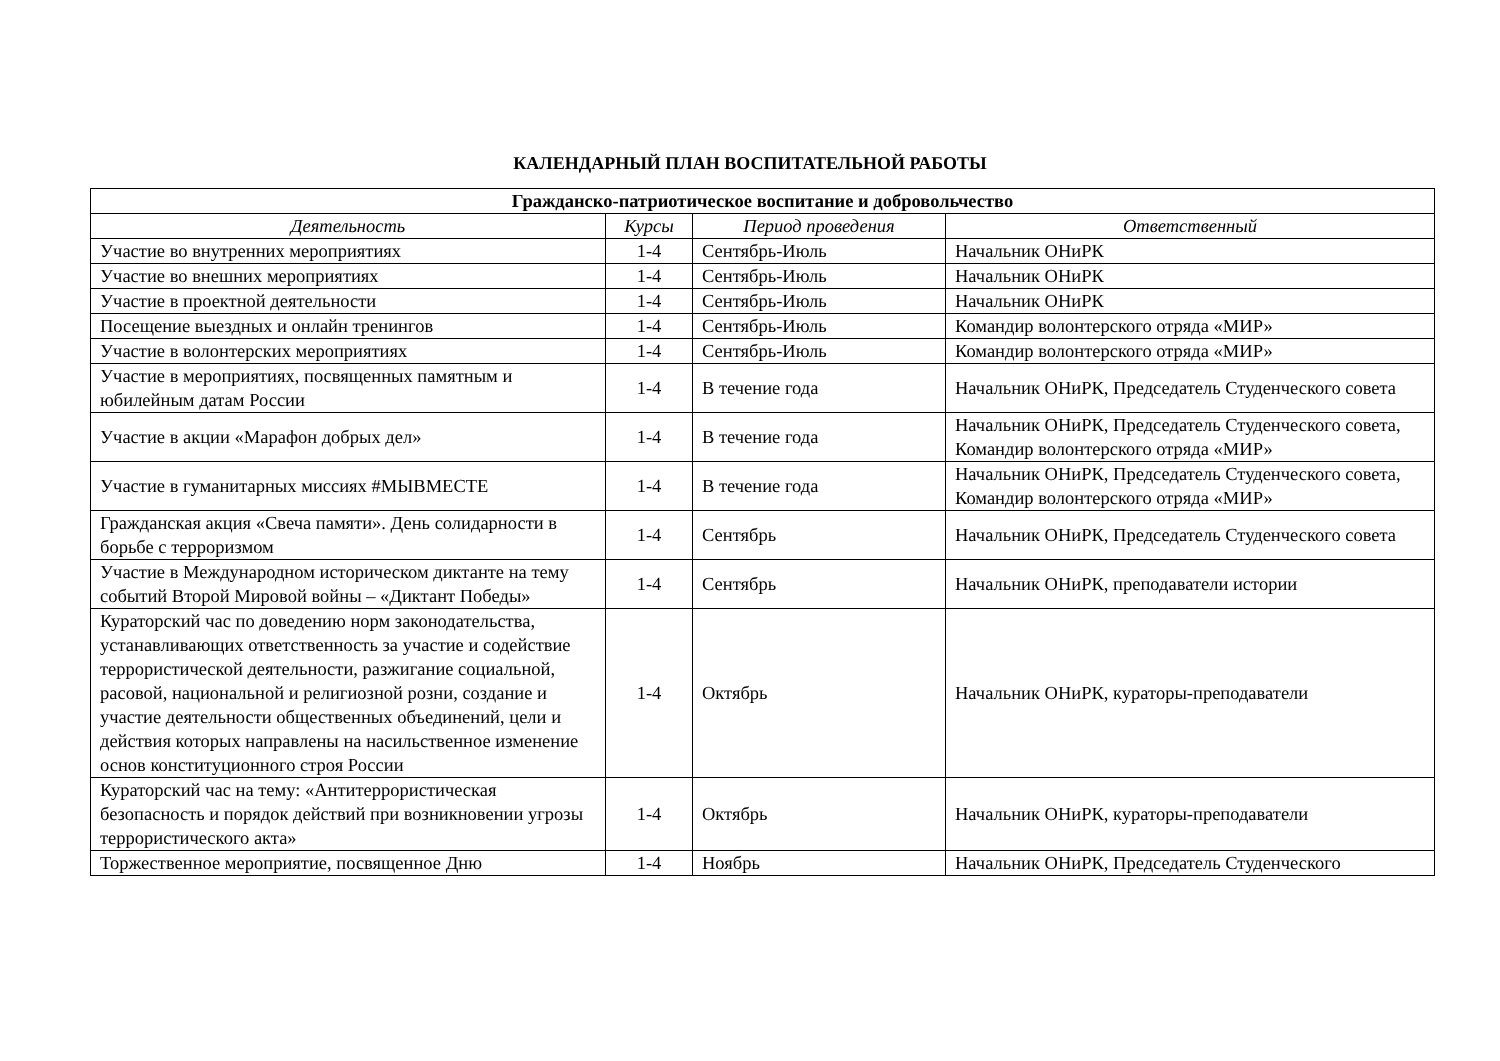КАЛЕНДАРНЫЙ ПЛАН ВОСПИТАТЕЛЬНОЙ РАБОТЫ
| Гражданско-патриотическое воспитание и добровольчество | | | |
| --- | --- | --- | --- |
| Деятельность | Курсы | Период проведения | Ответственный |
| Участие во внутренних мероприятиях | 1-4 | Сентябрь-Июль | Начальник ОНиРК |
| Участие во внешних мероприятиях | 1-4 | Сентябрь-Июль | Начальник ОНиРК |
| Участие в проектной деятельности | 1-4 | Сентябрь-Июль | Начальник ОНиРК |
| Посещение выездных и онлайн тренингов | 1-4 | Сентябрь-Июль | Командир волонтерского отряда «МИР» |
| Участие в волонтерских мероприятиях | 1-4 | Сентябрь-Июль | Командир волонтерского отряда «МИР» |
| Участие в мероприятиях, посвященных памятным и юбилейным датам России | 1-4 | В течение года | Начальник ОНиРК, Председатель Студенческого совета |
| Участие в акции «Марафон добрых дел» | 1-4 | В течение года | Начальник ОНиРК, Председатель Студенческого совета, Командир волонтерского отряда «МИР» |
| Участие в гуманитарных миссиях #МЫВМЕСТЕ | 1-4 | В течение года | Начальник ОНиРК, Председатель Студенческого совета, Командир волонтерского отряда «МИР» |
| Гражданская акция «Свеча памяти». День солидарности в борьбе с терроризмом | 1-4 | Сентябрь | Начальник ОНиРК, Председатель Студенческого совета |
| Участие в Международном историческом диктанте на тему событий Второй Мировой войны – «Диктант Победы» | 1-4 | Сентябрь | Начальник ОНиРК, преподаватели истории |
| Кураторский час по доведению норм законодательства, устанавливающих ответственность за участие и содействие террористической деятельности, разжигание социальной, расовой, национальной и религиозной розни, создание и участие деятельности общественных объединений, цели и действия которых направлены на насильственное изменение основ конституционного строя России | 1-4 | Октябрь | Начальник ОНиРК, кураторы-преподаватели |
| Кураторский час на тему: «Антитеррористическая безопасность и порядок действий при возникновении угрозы террористического акта» | 1-4 | Октябрь | Начальник ОНиРК, кураторы-преподаватели |
| Торжественное мероприятие, посвященное Дню | 1-4 | Ноябрь | Начальник ОНиРК, Председатель Студенческого |